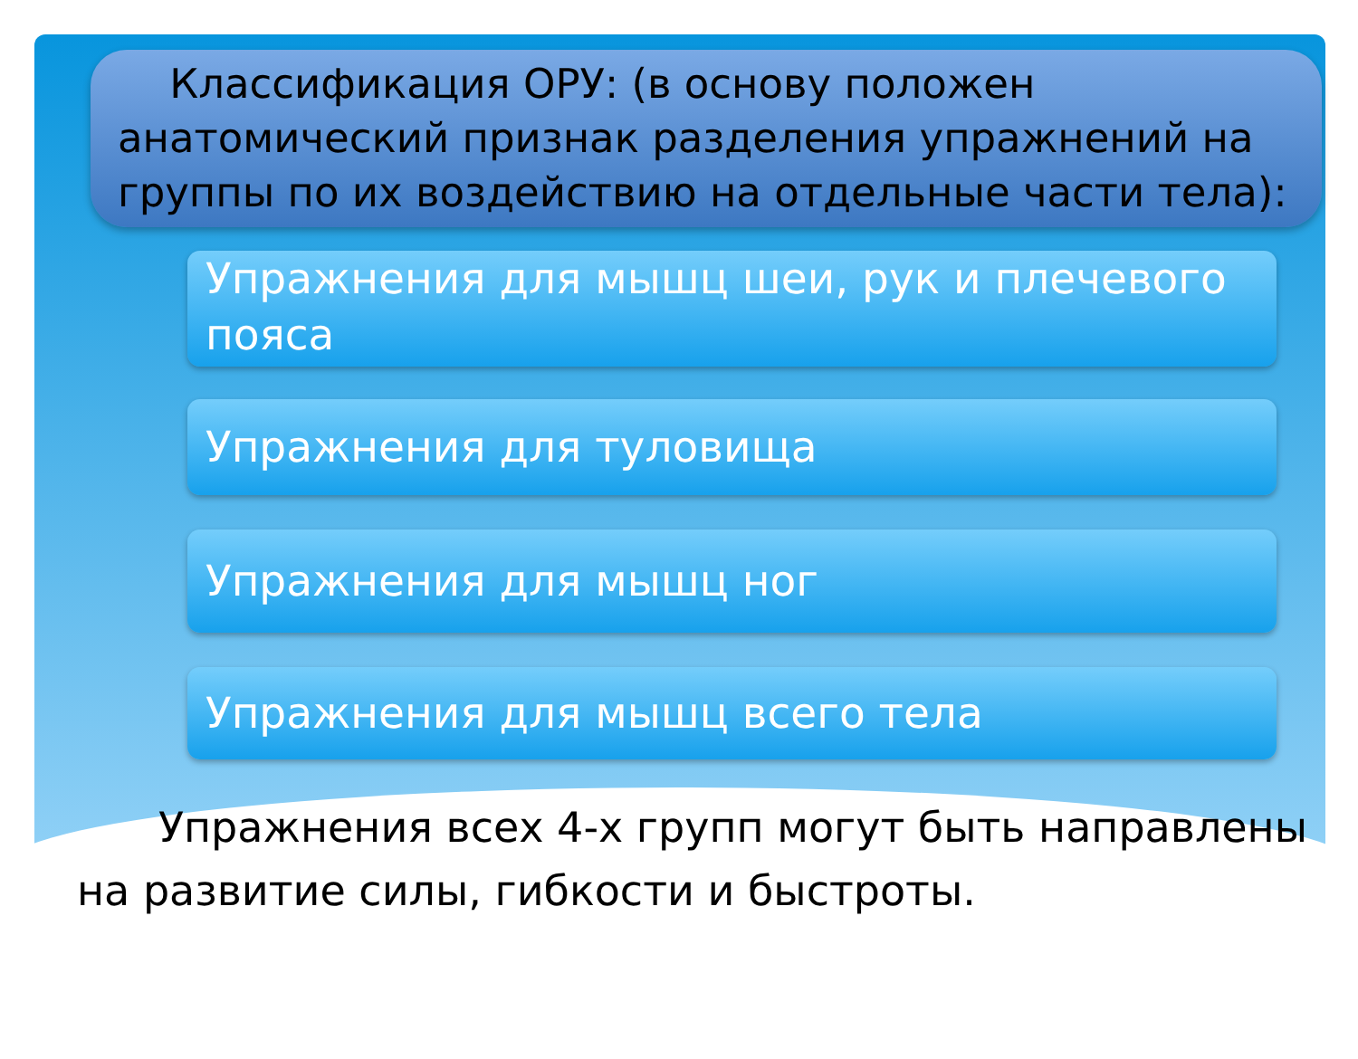Классификация ОРУ: (в основу положен анатомический признак разделения упражнений на группы по их воздействию на отдельные части тела):
Упражнения для мышц шеи, рук и плечевого пояса
Упражнения для туловища
Упражнения для мышц ног
Упражнения для мышц всего тела
Упражнения всех 4-х групп могут быть направлены на развитие силы, гибкости и быстроты.